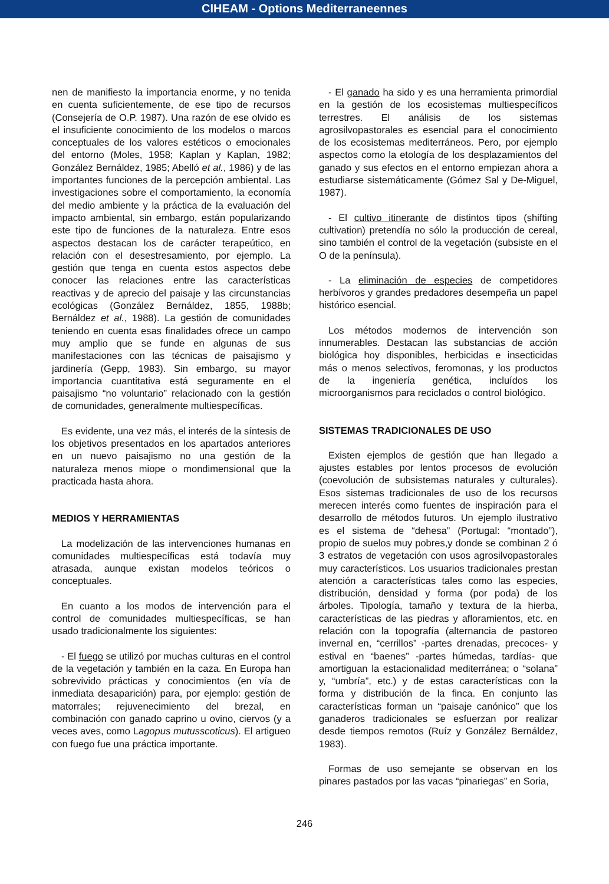CIHEAM - Options Mediterraneennes
nen de manifiesto la importancia enorme, y no tenida en cuenta suficientemente, de ese tipo de recursos (Consejería de O.P. 1987). Una razón de ese olvido es el insuficiente conocimiento de los modelos o marcos conceptuales de los valores estéticos o emocionales del entorno (Moles, 1958; Kaplan y Kaplan, 1982; González Bernáldez, 1985; Abelló et al., 1986) y de las importantes funciones de la percepción ambiental. Las investigaciones sobre el comportamiento, la economía del medio ambiente y la práctica de la evaluación del impacto ambiental, sin embargo, están popularizando este tipo de funciones de la naturaleza. Entre esos aspectos destacan los de carácter terapeútico, en relación con el desestresamiento, por ejemplo. La gestión que tenga en cuenta estos aspectos debe conocer las relaciones entre las características reactivas y de aprecio del paisaje y las circunstancias ecológicas (González Bernáldez, 1855, 1988b; Bernáldez et al., 1988). La gestión de comunidades teniendo en cuenta esas finalidades ofrece un campo muy amplio que se funde en algunas de sus manifestaciones con las técnicas de paisajismo y jardinería (Gepp, 1983). Sin embargo, su mayor importancia cuantitativa está seguramente en el paisajismo “no voluntario” relacionado con la gestión de comunidades, generalmente multiespecíficas.
Es evidente, una vez más, el interés de la síntesis de los objetivos presentados en los apartados anteriores en un nuevo paisajismo no una gestión de la naturaleza menos miope o mondimensional que la practicada hasta ahora.
MEDIOS Y HERRAMIENTAS
La modelización de las intervenciones humanas en comunidades multiespecíficas está todavía muy atrasada, aunque existan modelos teóricos o conceptuales.
En cuanto a los modos de intervención para el control de comunidades multiespecíficas, se han usado tradicionalmente los siguientes:
- El fuego se utilizó por muchas culturas en el control de la vegetación y también en la caza. En Europa han sobrevivido prácticas y conocimientos (en vía de inmediata desaparición) para, por ejemplo: gestión de matorrales; rejuvenecimiento del brezal, en combinación con ganado caprino u ovino, ciervos (y a veces aves, como Lagopus mutusscoticus). El artigueo con fuego fue una práctica importante.
- El ganado ha sido y es una herramienta primordial en la gestión de los ecosistemas multiespecíficos terrestres. El análisis de los sistemas agrosilvopastorales es esencial para el conocimiento de los ecosistemas mediterráneos. Pero, por ejemplo aspectos como la etología de los desplazamientos del ganado y sus efectos en el entorno empiezan ahora a estudiarse sistemáticamente (Gómez Sal y De-Miguel, 1987).
- El cultivo itinerante de distintos tipos (shifting cultivation) pretendía no sólo la producción de cereal, sino también el control de la vegetación (subsiste en el O de la península).
- La eliminación de especies de competidores herbívoros y grandes predadores desempeña un papel histórico esencial.
Los métodos modernos de intervención son innumerables. Destacan las substancias de acción biológica hoy disponibles, herbicidas e insecticidas más o menos selectivos, feromonas, y los productos de la ingeniería genética, incluídos los microorganismos para reciclados o control biológico.
SISTEMAS TRADICIONALES DE USO
Existen ejemplos de gestión que han llegado a ajustes estables por lentos procesos de evolución (coevolución de subsistemas naturales y culturales). Esos sistemas tradicionales de uso de los recursos merecen interés como fuentes de inspiración para el desarrollo de métodos futuros. Un ejemplo ilustrativo es el sistema de “dehesa” (Portugal: “montado”), propio de suelos muy pobres,y donde se combinan 2 ó 3 estratos de vegetación con usos agrosilvopastorales muy característicos. Los usuarios tradicionales prestan atención a características tales como las especies, distribución, densidad y forma (por poda) de los árboles. Tipología, tamaño y textura de la hierba, características de las piedras y afloramientos, etc. en relación con la topografía (alternancia de pastoreo invernal en, “cerrillos” -partes drenadas, precoces- y estival en “baenes” -partes húmedas, tardías- que amortiguan la estacionalidad mediterránea; o “solana” y, “umbría”, etc.) y de estas características con la forma y distribución de la finca. En conjunto las características forman un “paisaje canónico” que los ganaderos tradicionales se esfuerzan por realizar desde tiempos remotos (Ruíz y González Bernáldez, 1983).
Formas de uso semejante se observan en los pinares pastados por las vacas “pinariegas” en Soria,
246